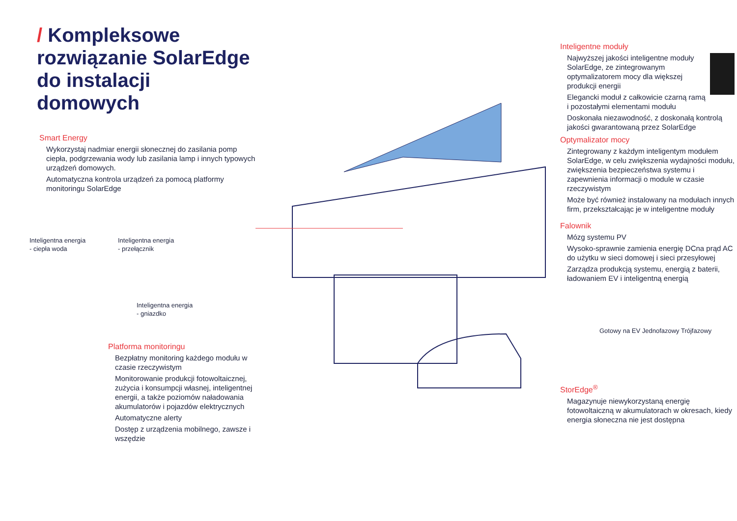/ Kompleksowe
rozwiązanie SolarEdge
do instalacji domowych
Smart Energy
Wykorzystaj nadmiar energii słonecznej do zasilania pomp ciepła, podgrzewania wody lub zasilania lamp i innych typowych urządzeń domowych.
Automatyczna kontrola urządzeń za pomocą platformy monitoringu SolarEdge
Inteligentna energia - ciepła woda Inteligentna energia - przełącznik
Inteligentna energia - gniazdko
Platforma monitoringu
Bezpłatny monitoring każdego modułu w czasie rzeczywistym
Monitorowanie produkcji fotowoltaicznej, zużycia i konsumpcji własnej, inteligentnej energii, a także poziomów naładowania akumulatorów i pojazdów elektrycznych
Automatyczne alerty
Dostęp z urządzenia mobilnego, zawsze i wszędzie
Inteligentne moduły
Najwyższej jakości inteligentne moduły SolarEdge, ze zintegrowanym optymalizatorem mocy dla większej produkcji energii
Elegancki moduł z całkowicie czarną ramą i pozostałymi elementami modułu
Doskonała niezawodność, z doskonałą kontrolą jakości gwarantowaną przez SolarEdge
Optymalizator mocy
Zintegrowany z każdym inteligentym modułem SolarEdge, w celu zwiększenia wydajności modułu, zwiększenia bezpieczeństwa systemu i zapewnienia informacji o module w czasie rzeczywistym
Może być również instalowany na modułach innych firm, przekształcając je w inteligentne moduły
Falownik
Mózg systemu PV
Wysoko-sprawnie zamienia energię DCna prąd AC do użytku w sieci domowej i sieci przesyłowej
Zarządza produkcją systemu, energią z baterii, ładowaniem EV i inteligentną energią
Gotowy na EV Jednofazowy Trójfazowy
StorEdge<sup>®</sup>
Magazynuje niewykorzystaną energię fotowoltaiczną w akumulatorach w okresach, kiedy energia słoneczna nie jest dostępna